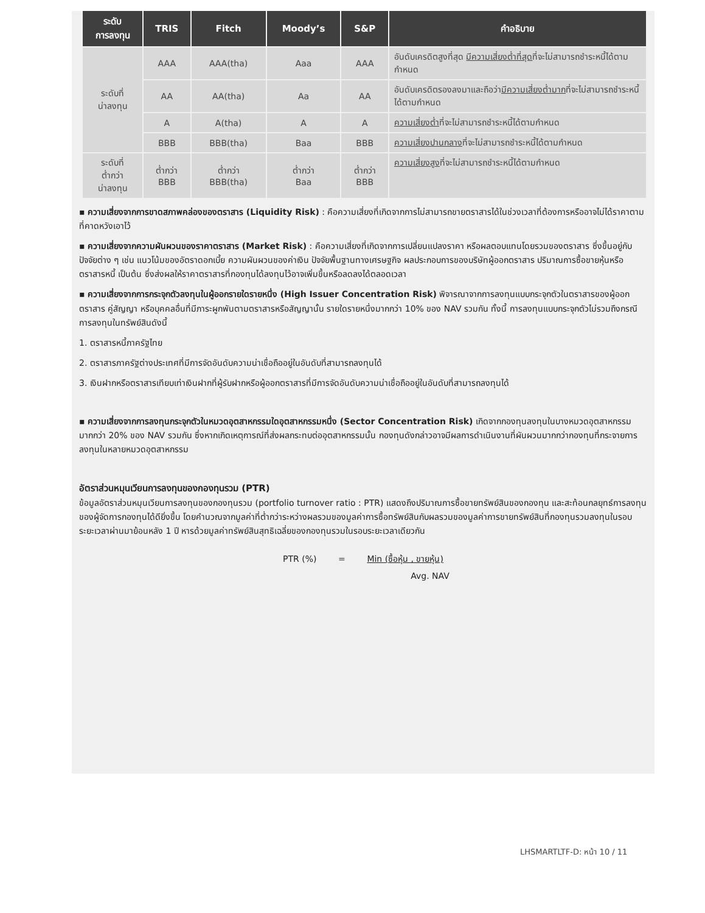| ระดับ การลงทุน | TRIS | Fitch | Moody’s | S&P | คำอธิบาย |
| --- | --- | --- | --- | --- | --- |
| ระดับที่ น่าลงทุน | AAA | AAA(tha) | Aaa | AAA | อันดับเครดิตสูงที่สุด มีความเสี่ยงต่ำที่สุด ที่จะไม่สามารถชำระหนี้ได้ตามกำหนด |
| | AA | AA(tha) | Aa | AA | อันดับเครดิตรองลงมาและถือว่า มีความเสี่ยงต่ำมาก ที่จะไม่สามารถชำระหนี้ได้ตามกำหนด |
| | A | A(tha) | A | A | ความเสี่ยงต่ำ ที่จะไม่สามารถชำระหนี้ได้ตามกำหนด |
| | BBB | BBB(tha) | Baa | BBB | ความเสี่ยงปานกลาง ที่จะไม่สามารถชำระหนี้ได้ตามกำหนด |
| ระดับที่ ต่ำกว่า น่าลงทุน | ต่ำกว่า BBB | ต่ำกว่า BBB(tha) | ต่ำกว่า Baa | ต่ำกว่า BBB | ความเสี่ยงสูง ที่จะไม่สามารถชำระหนี้ได้ตามกำหนด |
▪ ความเสี่ยงจากการขาดสภาพคล่องของตราสาร (Liquidity Risk) : คือความเสี่ยงที่เกิดจากการไม่สามารถขายตราสารได้ในช่วงเวลาที่ต้องการหรืออาจไม่ได้ราคาตามที่คาดหวังเอาไว้
▪ ความเสี่ยงจากความผันผวนของราคาตราสาร (Market Risk) : คือความเสี่ยงที่เกิดจากการเปลี่ยนแปลงราคา หรือผลตอบแทนโดยรวมของตราสาร ซึ่งขึ้นอยู่กับปัจจัยต่าง ๆ เช่น แนวโน้มของอัตราดอกเบี้ย ความผันผวนของค่าเงิน ปัจจัยพื้นฐานทางเศรษฐกิจ ผลประกอบการของบริษัทผู้ออกตราสาร ปริมาณการซื้อขายหุ้นหรือตราสารหนี้ เป็นต้น ซึ่งส่งผลให้ราคาตราสารที่กองทุนได้ลงทุนไว้อาจเพิ่มขึ้นหรือลดลงได้ตลอดเวลา
▪ ความเสี่ยงจากการกระจุกตัวลงทุนในผู้ออกรายใดรายหนึ่ง (High Issuer Concentration Risk) พิจารณาจากการลงทุนแบบกระจุกตัวในตราสารของผู้ออกตราสาร คู่สัญญา หรือบุคคลอื่นที่มีภาระผูกพันตามตราสารหรือสัญญานั้น รายใดรายหนึ่งมากกว่า 10% ของ NAV รวมกัน ทั้งนี้ การลงทุนแบบกระจุกตัวไม่รวมถึงกรณีการลงทุนในทรัพย์สินดังนี้
1. ตราสารหนี้ภาครัฐไทย
2. ตราสารภาครัฐต่างประเทศที่มีการจัดอันดับความน่าเชื่อถืออยู่ในอันดับที่สามารถลงทุนได้
3. เงินฝากหรือตราสารเทียบเท่าเงินฝากที่ผู้รับฝากหรือผู้ออกตราสารที่มีการจัดอันดับความน่าเชื่อถืออยู่ในอันดับที่สามารถลงทุนได้
▪ ความเสี่ยงจากการลงทุนกระจุกตัวในหมวดอุตสาหกรรมใดอุตสาหกรรมหนึ่ง (Sector Concentration Risk) เกิดจากกองทุนลงทุนในบางหมวดอุตสาหกรรมมากกว่า 20% ของ NAV รวมกัน ซึ่งหากเกิดเหตุการณ์ที่ส่งผลกระทบต่ออุตสาหกรรมนั้น กองทุนดังกล่าวอาจมีผลการดำเนินงานที่ผันผวนมากกว่ากองทุนที่กระจายการลงทุนในหลายหมวดอุตสาหกรรม
อัตราส่วนหมุนเวียนการลงทุนของกองทุนรวม (PTR)
ข้อมูลอัตราส่วนหมุนเวียนการลงทุนของกองทุนรวม (portfolio turnover ratio : PTR) แสดงถึงปริมาณการซื้อขายทรัพย์สินของกองทุน และสะท้อนกลยุทธ์การลงทุนของผู้จัดการกองทุนได้ดียิ่งขึ้น โดยคำนวณจากมูลค่าที่ต่ำกว่าระหว่างผลรวมของมูลค่าการซื้อทรัพย์สินกับผลรวมของมูลค่าการขายทรัพย์สินที่กองทุนรวมลงทุนในรอบระยะเวลาผ่านมาย้อนหลัง 1 ปี หารด้วยมูลค่าทรัพย์สินสุทธิเฉลี่ยของกองทุนรวมในรอบระยะเวลาเดียวกัน
PTR (%) = Min (ซื้อหุ้น , ขายหุ้น)
Avg. NAV
LHSMARTLTF-D: หน้า 10 / 11